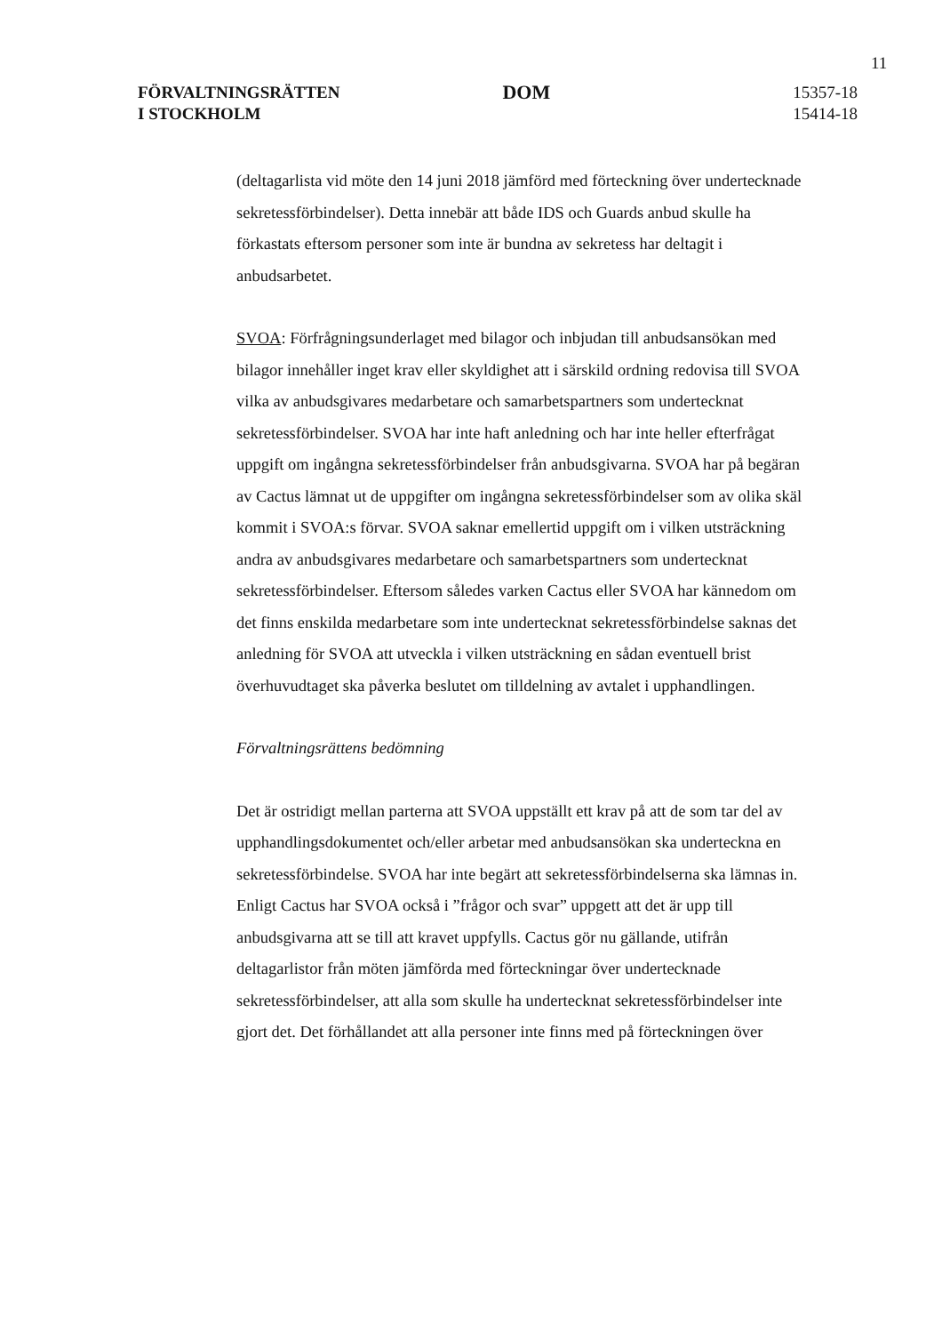11
FÖRVALTNINGSRÄTTEN
I STOCKHOLM
DOM
15357-18
15414-18
(deltagarlista vid möte den 14 juni 2018 jämförd med förteckning över undertecknade sekretessförbindelser). Detta innebär att både IDS och Guards anbud skulle ha förkastats eftersom personer som inte är bundna av sekretess har deltagit i anbudsarbetet.
SVOA: Förfrågningsunderlaget med bilagor och inbjudan till anbudsansökan med bilagor innehåller inget krav eller skyldighet att i särskild ordning redovisa till SVOA vilka av anbudsgivares medarbetare och samarbetspartners som undertecknat sekretessförbindelser. SVOA har inte haft anledning och har inte heller efterfrågat uppgift om ingångna sekretessförbindelser från anbudsgivarna. SVOA har på begäran av Cactus lämnat ut de uppgifter om ingångna sekretessförbindelser som av olika skäl kommit i SVOA:s förvar. SVOA saknar emellertid uppgift om i vilken utsträckning andra av anbudsgivares medarbetare och samarbetspartners som undertecknat sekretessförbindelser. Eftersom således varken Cactus eller SVOA har kännedom om det finns enskilda medarbetare som inte undertecknat sekretessförbindelse saknas det anledning för SVOA att utveckla i vilken utsträckning en sådan eventuell brist överhuvudtaget ska påverka beslutet om tilldelning av avtalet i upphandlingen.
Förvaltningsrättens bedömning
Det är ostridigt mellan parterna att SVOA uppställt ett krav på att de som tar del av upphandlingsdokumentet och/eller arbetar med anbudsansökan ska underteckna en sekretessförbindelse. SVOA har inte begärt att sekretessförbindelserna ska lämnas in. Enligt Cactus har SVOA också i ”frågor och svar” uppgett att det är upp till anbudsgivarna att se till att kravet uppfylls. Cactus gör nu gällande, utifrån deltagarlistor från möten jämförda med förteckningar över undertecknade sekretessförbindelser, att alla som skulle ha undertecknat sekretessförbindelser inte gjort det. Det förhållandet att alla personer inte finns med på förteckningen över